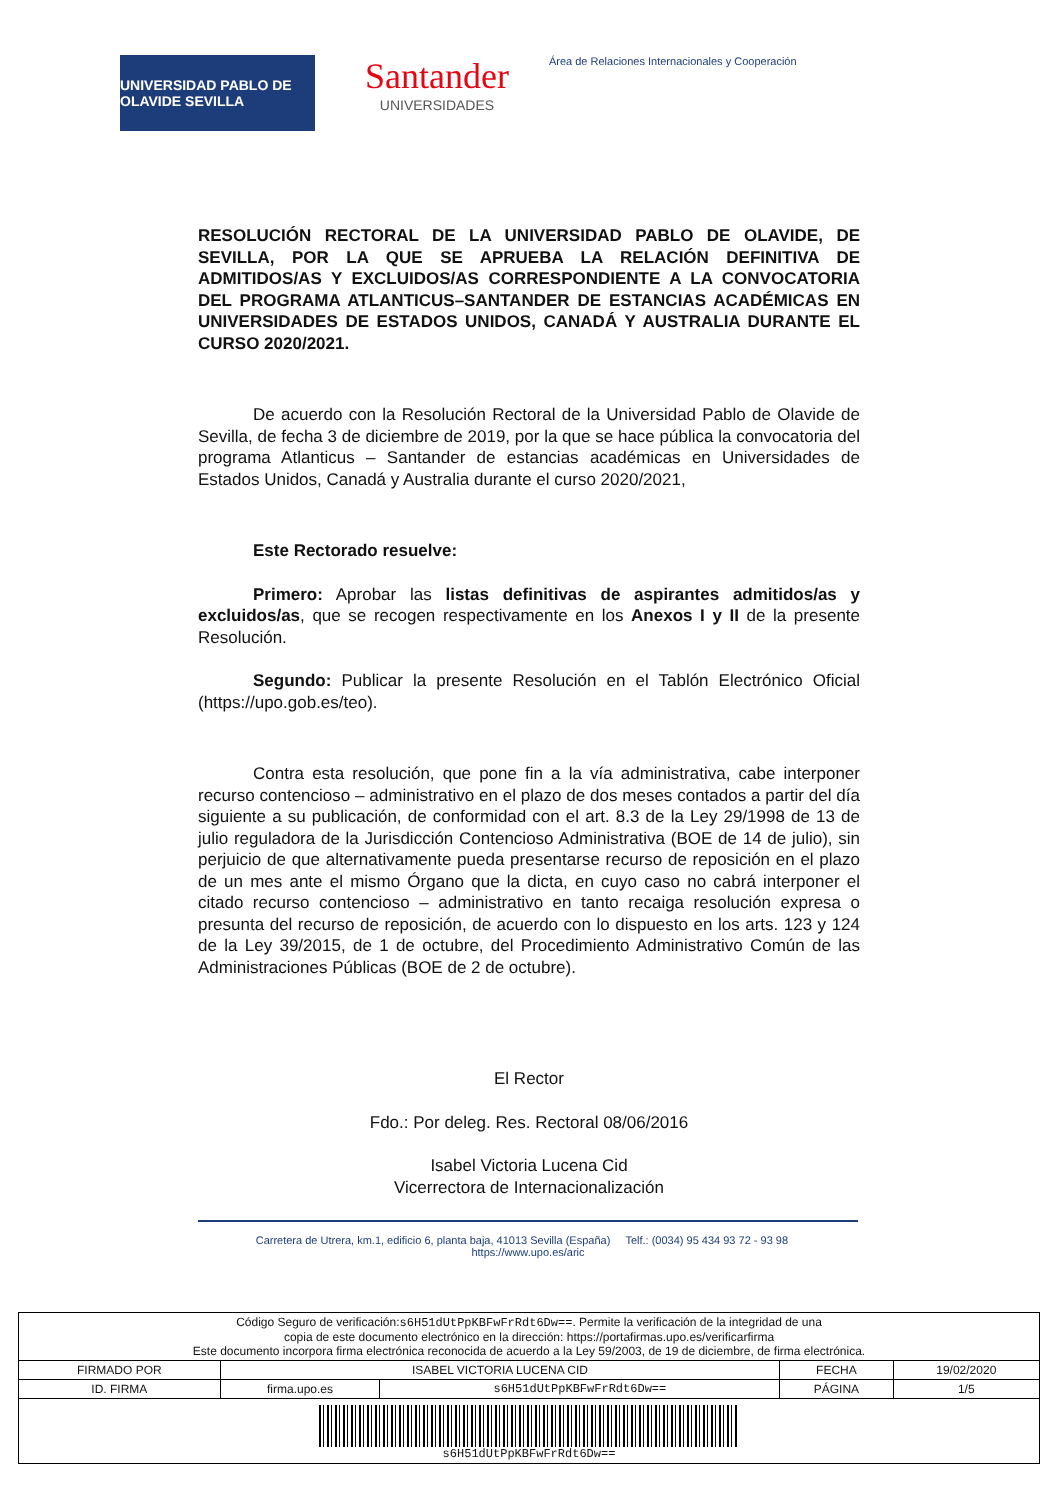UNIVERSIDAD PABLO DE OLAVIDE SEVILLA
Santander
UNIVERSIDADES
Área de Relaciones Internacionales y Cooperación
RESOLUCIÓN RECTORAL DE LA UNIVERSIDAD PABLO DE OLAVIDE, DE SEVILLA, POR LA QUE SE APRUEBA LA RELACIÓN DEFINITIVA DE ADMITIDOS/AS Y EXCLUIDOS/AS CORRESPONDIENTE A LA CONVOCATORIA DEL PROGRAMA ATLANTICUS–SANTANDER DE ESTANCIAS ACADÉMICAS EN UNIVERSIDADES DE ESTADOS UNIDOS, CANADÁ Y AUSTRALIA DURANTE EL CURSO 2020/2021.
De acuerdo con la Resolución Rectoral de la Universidad Pablo de Olavide de Sevilla, de fecha 3 de diciembre de 2019, por la que se hace pública la convocatoria del programa Atlanticus – Santander de estancias académicas en Universidades de Estados Unidos, Canadá y Australia durante el curso 2020/2021,
Este Rectorado resuelve:
Primero: Aprobar las listas definitivas de aspirantes admitidos/as y excluidos/as, que se recogen respectivamente en los Anexos I y II de la presente Resolución.
Segundo: Publicar la presente Resolución en el Tablón Electrónico Oficial (https://upo.gob.es/teo).
Contra esta resolución, que pone fin a la vía administrativa, cabe interponer recurso contencioso – administrativo en el plazo de dos meses contados a partir del día siguiente a su publicación, de conformidad con el art. 8.3 de la Ley 29/1998 de 13 de julio reguladora de la Jurisdicción Contencioso Administrativa (BOE de 14 de julio), sin perjuicio de que alternativamente pueda presentarse recurso de reposición en el plazo de un mes ante el mismo Órgano que la dicta, en cuyo caso no cabrá interponer el citado recurso contencioso – administrativo en tanto recaiga resolución expresa o presunta del recurso de reposición, de acuerdo con lo dispuesto en los arts. 123 y 124 de la Ley 39/2015, de 1 de octubre, del Procedimiento Administrativo Común de las Administraciones Públicas (BOE de 2 de octubre).
El Rector
Fdo.: Por deleg. Res. Rectoral 08/06/2016
Isabel Victoria Lucena Cid
Vicerrectora de Internacionalización
Carretera de Utrera, km.1, edificio 6, planta baja, 41013 Sevilla (España) Telf.: (0034) 95 434 93 72 - 93 98 https://www.upo.es/aric
| Código Seguro de verificación: s6H51dUtPpKBFwFrRdt6Dw== . Permite la verificación de la integridad de una copia de este documento electrónico en la dirección: https://portafirmas.upo.es/verificarfirma Este documento incorpora firma electrónica reconocida de acuerdo a la Ley 59/2003, de 19 de diciembre, de firma electrónica. | | | | |
| FIRMADO POR | ISABEL VICTORIA LUCENA CID | | FECHA | 19/02/2020 |
| ID. FIRMA | firma.upo.es | s6H51dUtPpKBFwFrRdt6Dw== | PÁGINA | 1/5 |
| s6H51dUtPpKBFwFrRdt6Dw== | | | | |